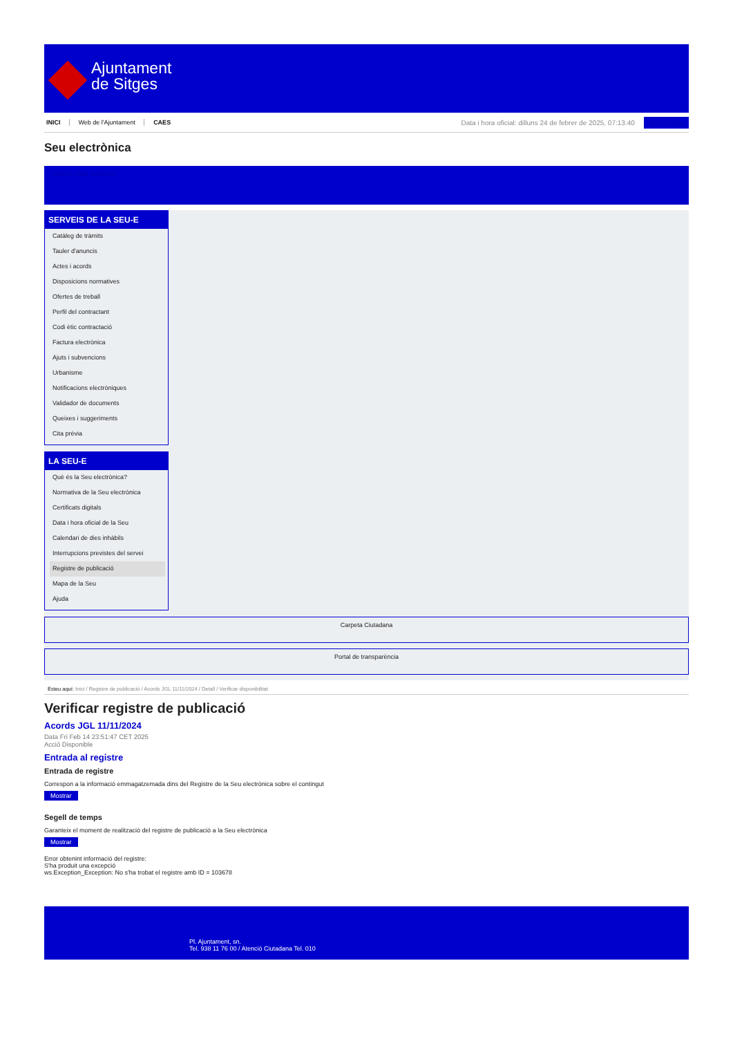Ajuntament
de Sitges
INICI Web de l'Ajuntament CAES
Data i hora oficial: dilluns 24 de febrer de 2025, 07:13:40 Sincronitza
Seu electrònica
Obtenir còpia autèntica
SERVEIS DE LA SEU-E
Catàleg de tràmits
Tauler d'anuncis
Actes i acords
Disposicions normatives
Ofertes de treball
Perfil del contractant
Codi ètic contractació
Factura electrònica
Ajuts i subvencions
Urbanisme
Notificacions electròniques
Validador de documents
Queixes i suggeriments
Cita prèvia
LA SEU-E
Què és la Seu electrònica?
Normativa de la Seu electrònica
Certificats digitals
Data i hora oficial de la Seu
Calendari de dies inhàbils
Interrupcions previstes del servei
Registre de publicació
Mapa de la Seu
Ajuda
Carpeta Ciutadana
Portal de transparència
Esteu aquí: Inici / Registre de publicació / Acords JGL 11/11/2024 / Detall / Verificar disponibilitat
Verificar registre de publicació
Acords JGL 11/11/2024
Data Fri Feb 14 23:51:47 CET 2025
Acció Disponible
Entrada al registre
Entrada de registre
Correspon a la informació emmagatzemada dins del Registre de la Seu electrònica sobre el contingut
Mostrar
Segell de temps
Garanteix el moment de realització del registre de publicació a la Seu electrònica
Mostrar
Error obtenint informació del registre:
S'ha produit una excepció
ws.Exception_Exception: No s'ha trobat el registre amb ID = 103678
Pl. Ajuntament, sn.
Tel. 938 11 76 00 / Atenció Ciutadana Tel. 010